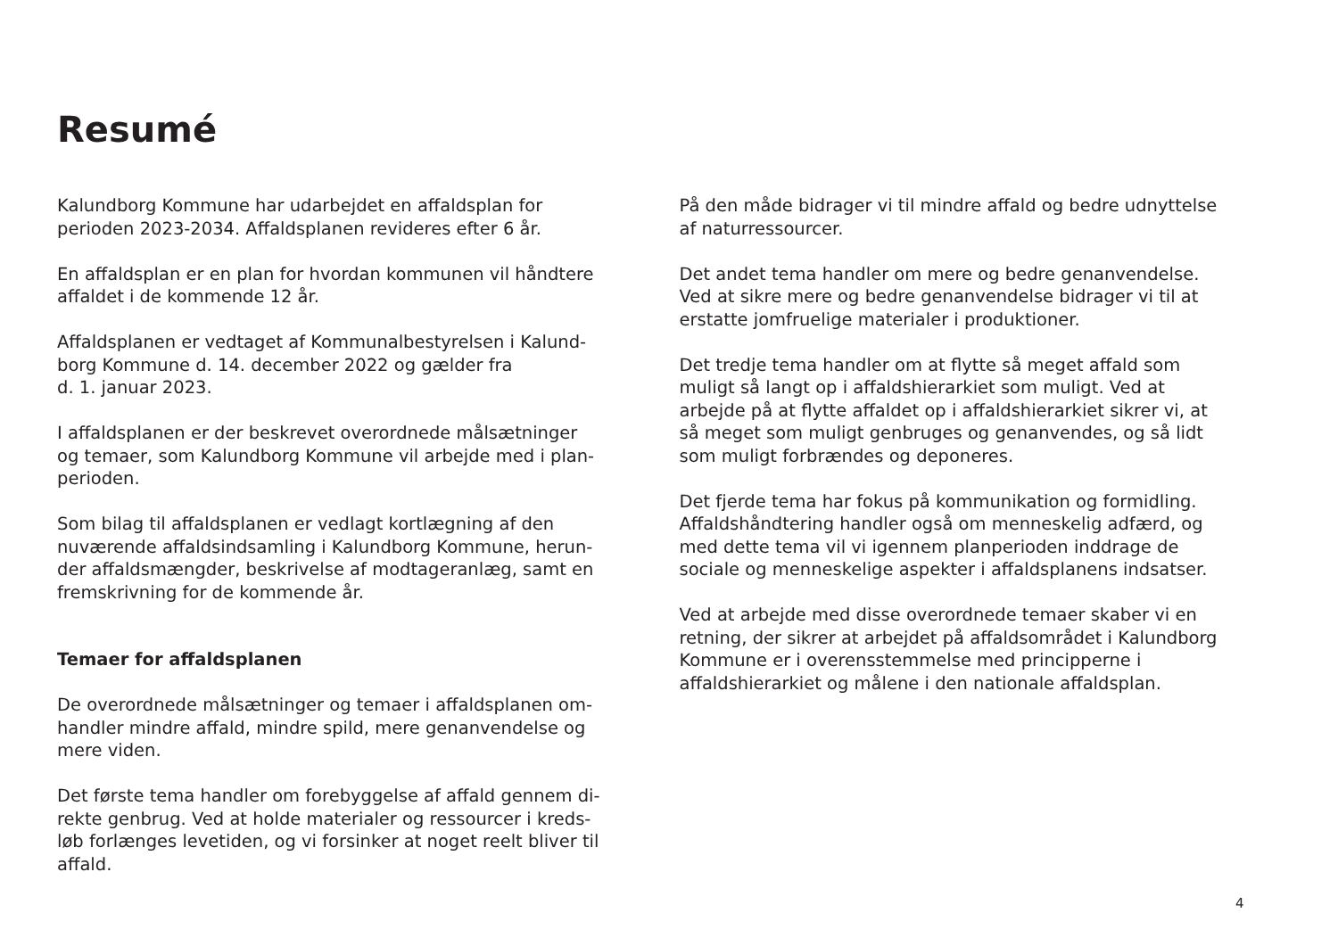Resumé
Kalundborg Kommune har udarbejdet en affaldsplan for
perioden 2023-2034. Affaldsplanen revideres efter 6 år.
En affaldsplan er en plan for hvordan kommunen vil håndtere
affaldet i de kommende 12 år.
Affaldsplanen er vedtaget af Kommunalbestyrelsen i Kalund-
borg Kommune d. 14. december 2022 og gælder fra
d. 1. januar 2023.
I affaldsplanen er der beskrevet overordnede målsætninger
og temaer, som Kalundborg Kommune vil arbejde med i plan-
perioden.
Som bilag til affaldsplanen er vedlagt kortlægning af den
nuværende affaldsindsamling i Kalundborg Kommune, herun-
der affaldsmængder, beskrivelse af modtageranlæg, samt en
fremskrivning for de kommende år.
Temaer for affaldsplanen
De overordnede målsætninger og temaer i affaldsplanen om-
handler mindre affald, mindre spild, mere genanvendelse og
mere viden.
Det første tema handler om forebyggelse af affald gennem di-
rekte genbrug. Ved at holde materialer og ressourcer i kreds-
løb forlænges levetiden, og vi forsinker at noget reelt bliver til
affald.
På den måde bidrager vi til mindre affald og bedre udnyttelse
af naturressourcer.
Det andet tema handler om mere og bedre genanvendelse.
Ved at sikre mere og bedre genanvendelse bidrager vi til at
erstatte jomfruelige materialer i produktioner.
Det tredje tema handler om at flytte så meget affald som
muligt så langt op i affaldshierarkiet som muligt. Ved at
arbejde på at flytte affaldet op i affaldshierarkiet sikrer vi, at
så meget som muligt genbruges og genanvendes, og så lidt
som muligt forbrændes og deponeres.
Det fjerde tema har fokus på kommunikation og formidling.
Affaldshåndtering handler også om menneskelig adfærd, og
med dette tema vil vi igennem planperioden inddrage de
sociale og menneskelige aspekter i affaldsplanens indsatser.
Ved at arbejde med disse overordnede temaer skaber vi en
retning, der sikrer at arbejdet på affaldsområdet i Kalundborg
Kommune er i overensstemmelse med principperne i
affaldshierarkiet og målene i den nationale affaldsplan.
4